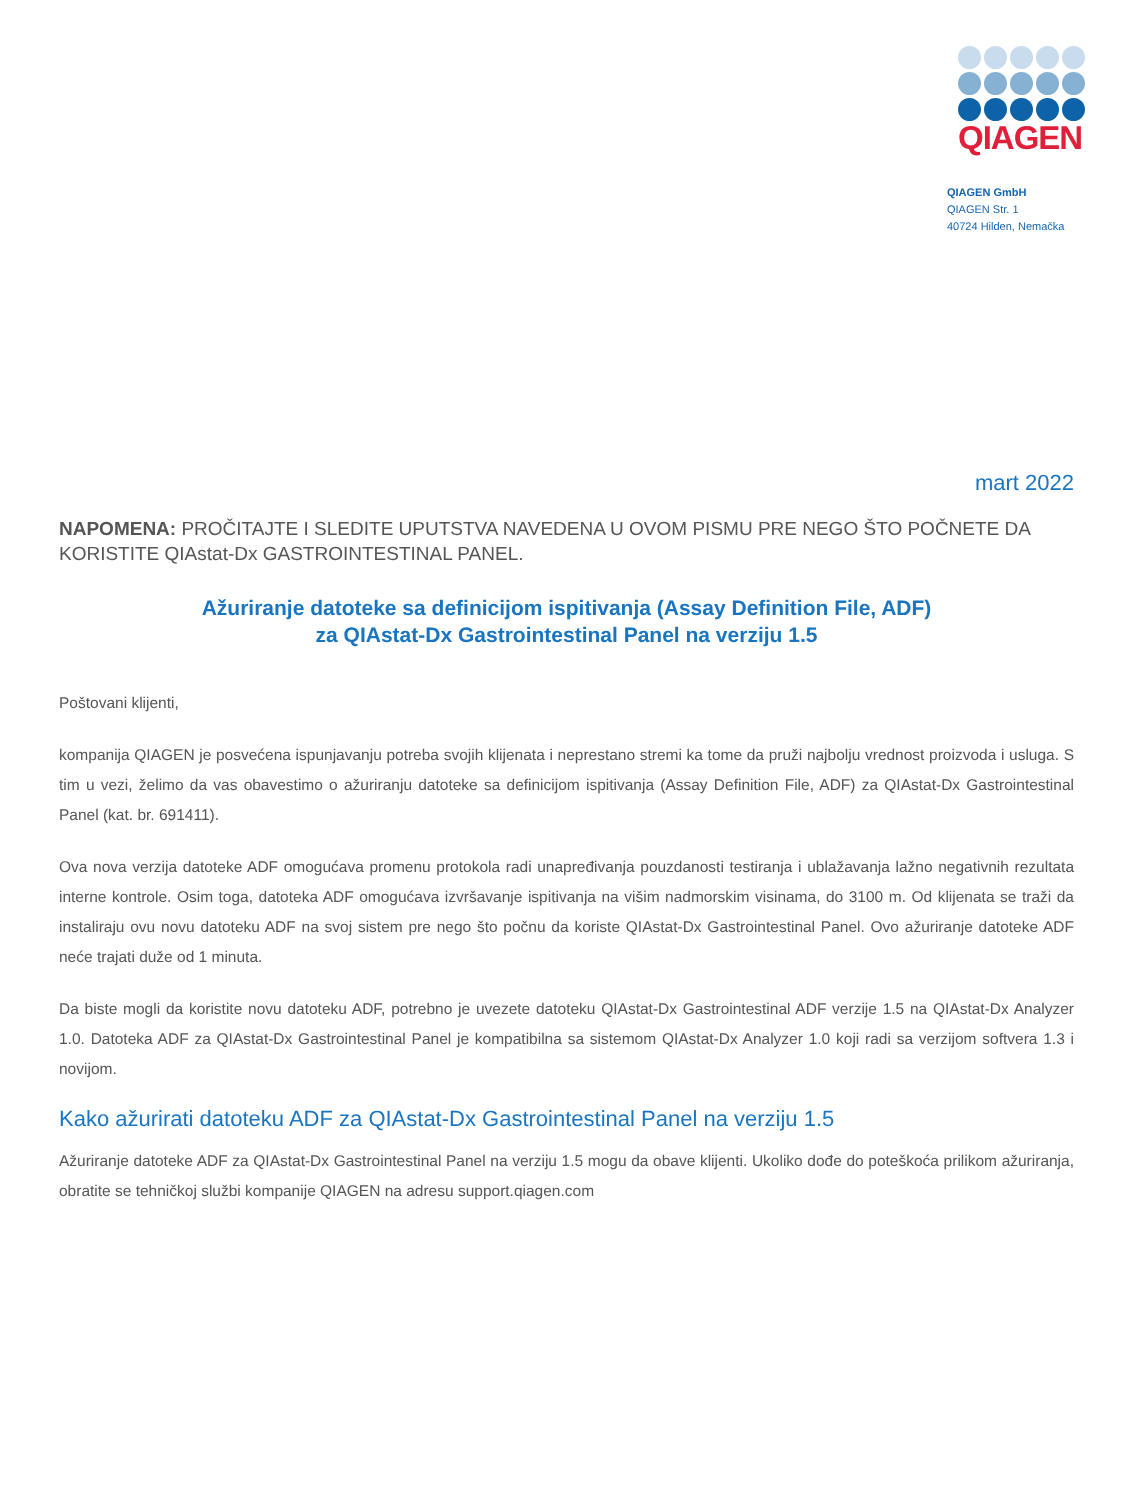QIAGEN
QIAGEN GmbH
QIAGEN Str. 1
40724 Hilden, Nemačka
mart 2022
NAPOMENA: PROČITAJTE I SLEDITE UPUTSTVA NAVEDENA U OVOM PISMU PRE NEGO ŠTO POČNETE DA KORISTITE QIAstat-Dx GASTROINTESTINAL PANEL.
Ažuriranje datoteke sa definicijom ispitivanja (Assay Definition File, ADF)
za QIAstat-Dx Gastrointestinal Panel na verziju 1.5
Poštovani klijenti,
kompanija QIAGEN je posvećena ispunjavanju potreba svojih klijenata i neprestano stremi ka tome da pruži najbolju vrednost proizvoda i usluga. S tim u vezi, želimo da vas obavestimo o ažuriranju datoteke sa definicijom ispitivanja (Assay Definition File, ADF) za QIAstat-Dx Gastrointestinal Panel (kat. br. 691411).
Ova nova verzija datoteke ADF omogućava promenu protokola radi unapređivanja pouzdanosti testiranja i ublažavanja lažno negativnih rezultata interne kontrole. Osim toga, datoteka ADF omogućava izvršavanje ispitivanja na višim nadmorskim visinama, do 3100 m. Od klijenata se traži da instaliraju ovu novu datoteku ADF na svoj sistem pre nego što počnu da koriste QIAstat-Dx Gastrointestinal Panel. Ovo ažuriranje datoteke ADF neće trajati duže od 1 minuta.
Da biste mogli da koristite novu datoteku ADF, potrebno je uvezete datoteku QIAstat-Dx Gastrointestinal ADF verzije 1.5 na QIAstat-Dx Analyzer 1.0. Datoteka ADF za QIAstat-Dx Gastrointestinal Panel je kompatibilna sa sistemom QIAstat-Dx Analyzer 1.0 koji radi sa verzijom softvera 1.3 i novijom.
Kako ažurirati datoteku ADF za QIAstat-Dx Gastrointestinal Panel na verziju 1.5
Ažuriranje datoteke ADF za QIAstat-Dx Gastrointestinal Panel na verziju 1.5 mogu da obave klijenti. Ukoliko dođe do poteškoća prilikom ažuriranja, obratite se tehničkoj službi kompanije QIAGEN na adresu support.qiagen.com